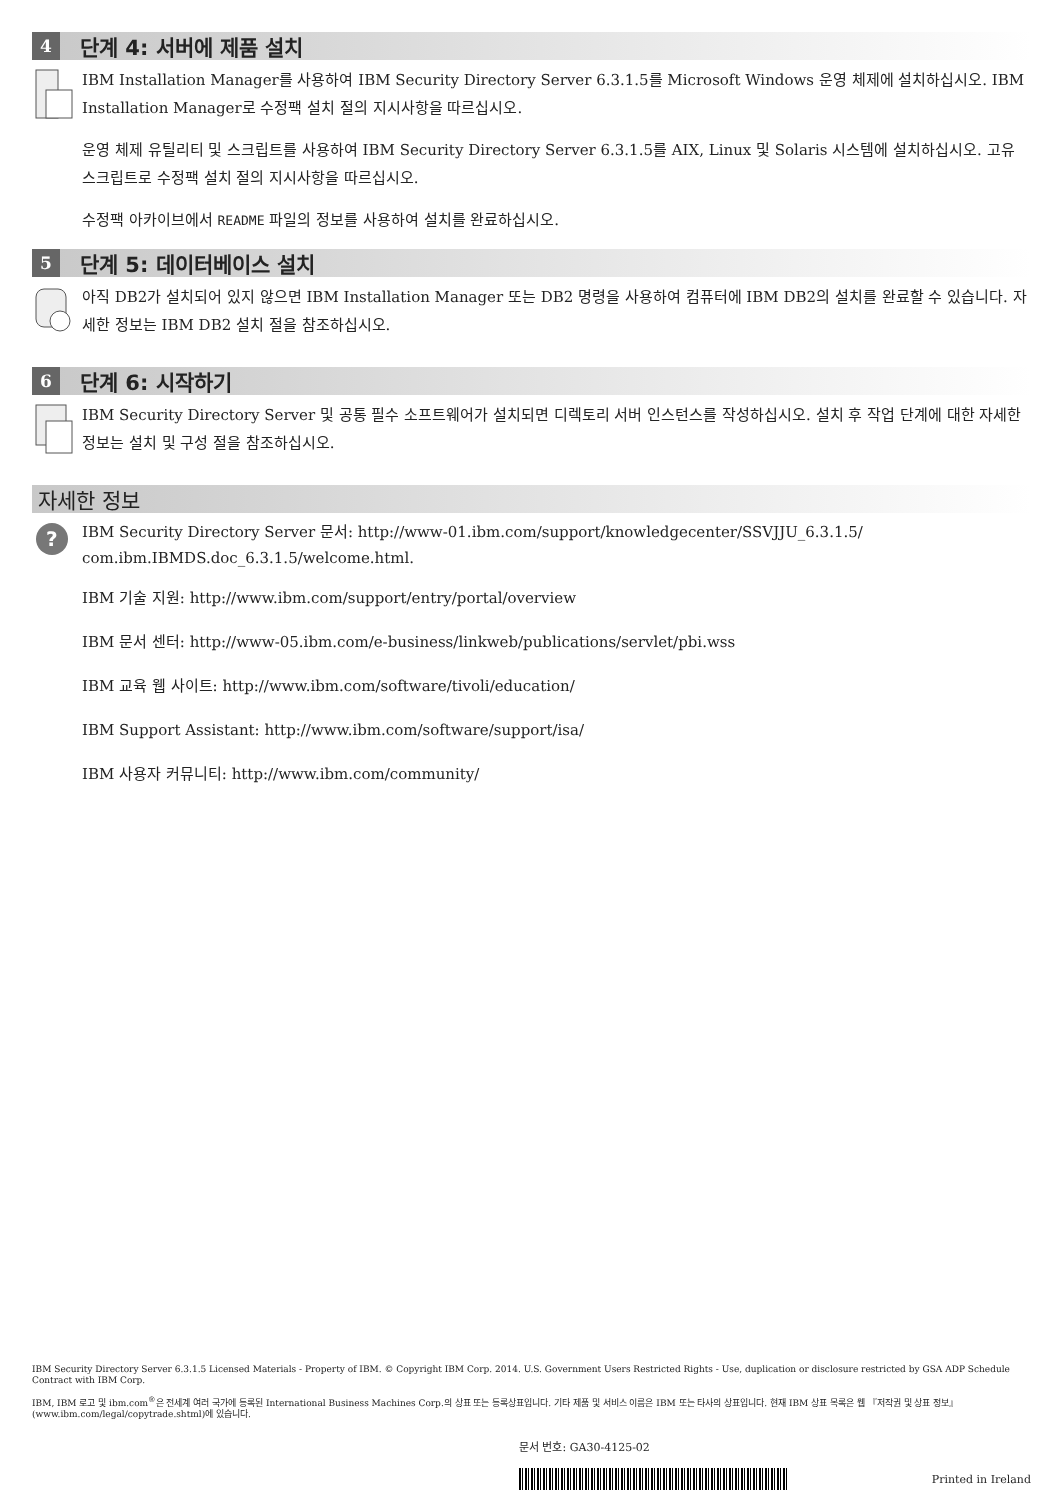4
단계 4: 서버에 제품 설치
IBM Installation Manager를 사용하여 IBM Security Directory Server 6.3.1.5를 Microsoft Windows 운영 체제에 설치하십시오. IBM Installation Manager로 수정팩 설치 절의 지시사항을 따르십시오.
운영 체제 유틸리티 및 스크립트를 사용하여 IBM Security Directory Server 6.3.1.5를 AIX, Linux 및 Solaris 시스템에 설치하십시오. 고유 스크립트로 수정팩 설치 절의 지시사항을 따르십시오.
수정팩 아카이브에서 README 파일의 정보를 사용하여 설치를 완료하십시오.
5
단계 5: 데이터베이스 설치
아직 DB2가 설치되어 있지 않으면 IBM Installation Manager 또는 DB2 명령을 사용하여 컴퓨터에 IBM DB2의 설치를 완료할 수 있습니다. 자세한 정보는 IBM DB2 설치 절을 참조하십시오.
6
단계 6: 시작하기
IBM Security Directory Server 및 공통 필수 소프트웨어가 설치되면 디렉토리 서버 인스턴스를 작성하십시오. 설치 후 작업 단계에 대한 자세한 정보는 설치 및 구성 절을 참조하십시오.
자세한 정보
?
IBM Security Directory Server 문서: http://www-01.ibm.com/support/knowledgecenter/SSVJJU_6.3.1.5/ com.ibm.IBMDS.doc_6.3.1.5/welcome.html.
IBM 기술 지원: http://www.ibm.com/support/entry/portal/overview
IBM 문서 센터: http://www-05.ibm.com/e-business/linkweb/publications/servlet/pbi.wss
IBM 교육 웹 사이트: http://www.ibm.com/software/tivoli/education/
IBM Support Assistant: http://www.ibm.com/software/support/isa/
IBM 사용자 커뮤니티: http://www.ibm.com/community/
IBM Security Directory Server 6.3.1.5 Licensed Materials - Property of IBM. © Copyright IBM Corp. 2014. U.S. Government Users Restricted Rights - Use, duplication or disclosure restricted by GSA ADP Schedule Contract with IBM Corp.
IBM, IBM 로고 및 ibm.com<sup>®</sup>은 전세계 여러 국가에 등록된 International Business Machines Corp.의 상표 또는 등록상표입니다. 기타 제품 및 서비스 이름은 IBM 또는 타사의 상표입니다. 현재 IBM 상표 목록은 웹 『저작권 및 상표 정보』(www.ibm.com/legal/copytrade.shtml)에 있습니다.
문서 번호: GA30-4125-02
Printed in Ireland